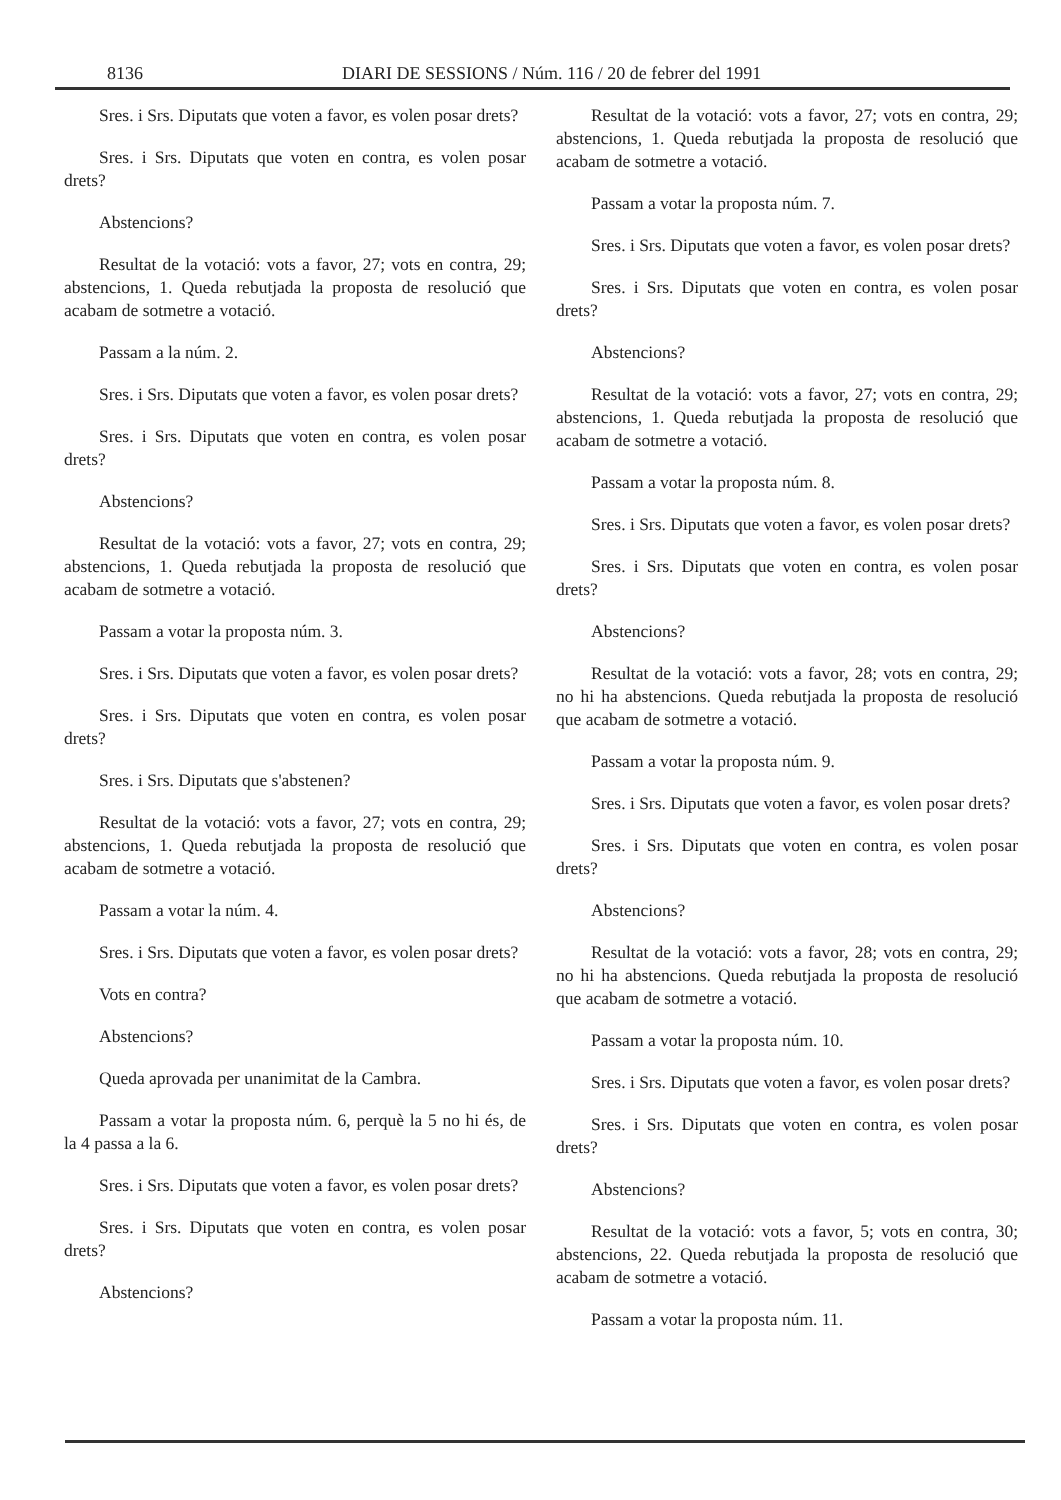8136 DIARI DE SESSIONS / Núm. 116 / 20 de febrer del 1991
Sres. i Srs. Diputats que voten a favor, es volen posar drets?
Sres. i Srs. Diputats que voten en contra, es volen posar drets?
Abstencions?
Resultat de la votació: vots a favor, 27; vots en contra, 29; abstencions, 1. Queda rebutjada la proposta de resolució que acabam de sotmetre a votació.
Passam a la núm. 2.
Sres. i Srs. Diputats que voten a favor, es volen posar drets?
Sres. i Srs. Diputats que voten en contra, es volen posar drets?
Abstencions?
Resultat de la votació: vots a favor, 27; vots en contra, 29; abstencions, 1. Queda rebutjada la proposta de resolució que acabam de sotmetre a votació.
Passam a votar la proposta núm. 3.
Sres. i Srs. Diputats que voten a favor, es volen posar drets?
Sres. i Srs. Diputats que voten en contra, es volen posar drets?
Sres. i Srs. Diputats que s'abstenen?
Resultat de la votació: vots a favor, 27; vots en contra, 29; abstencions, 1. Queda rebutjada la proposta de resolució que acabam de sotmetre a votació.
Passam a votar la núm. 4.
Sres. i Srs. Diputats que voten a favor, es volen posar drets?
Vots en contra?
Abstencions?
Queda aprovada per unanimitat de la Cambra.
Passam a votar la proposta núm. 6, perquè la 5 no hi és, de la 4 passa a la 6.
Sres. i Srs. Diputats que voten a favor, es volen posar drets?
Sres. i Srs. Diputats que voten en contra, es volen posar drets?
Abstencions?
Resultat de la votació: vots a favor, 27; vots en contra, 29; abstencions, 1. Queda rebutjada la proposta de resolució que acabam de sotmetre a votació.
Passam a votar la proposta núm. 7.
Sres. i Srs. Diputats que voten a favor, es volen posar drets?
Sres. i Srs. Diputats que voten en contra, es volen posar drets?
Abstencions?
Resultat de la votació: vots a favor, 27; vots en contra, 29; abstencions, 1. Queda rebutjada la proposta de resolució que acabam de sotmetre a votació.
Passam a votar la proposta núm. 8.
Sres. i Srs. Diputats que voten a favor, es volen posar drets?
Sres. i Srs. Diputats que voten en contra, es volen posar drets?
Abstencions?
Resultat de la votació: vots a favor, 28; vots en contra, 29; no hi ha abstencions. Queda rebutjada la proposta de resolució que acabam de sotmetre a votació.
Passam a votar la proposta núm. 9.
Sres. i Srs. Diputats que voten a favor, es volen posar drets?
Sres. i Srs. Diputats que voten en contra, es volen posar drets?
Abstencions?
Resultat de la votació: vots a favor, 28; vots en contra, 29; no hi ha abstencions. Queda rebutjada la proposta de resolució que acabam de sotmetre a votació.
Passam a votar la proposta núm. 10.
Sres. i Srs. Diputats que voten a favor, es volen posar drets?
Sres. i Srs. Diputats que voten en contra, es volen posar drets?
Abstencions?
Resultat de la votació: vots a favor, 5; vots en contra, 30; abstencions, 22. Queda rebutjada la proposta de resolució que acabam de sotmetre a votació.
Passam a votar la proposta núm. 11.